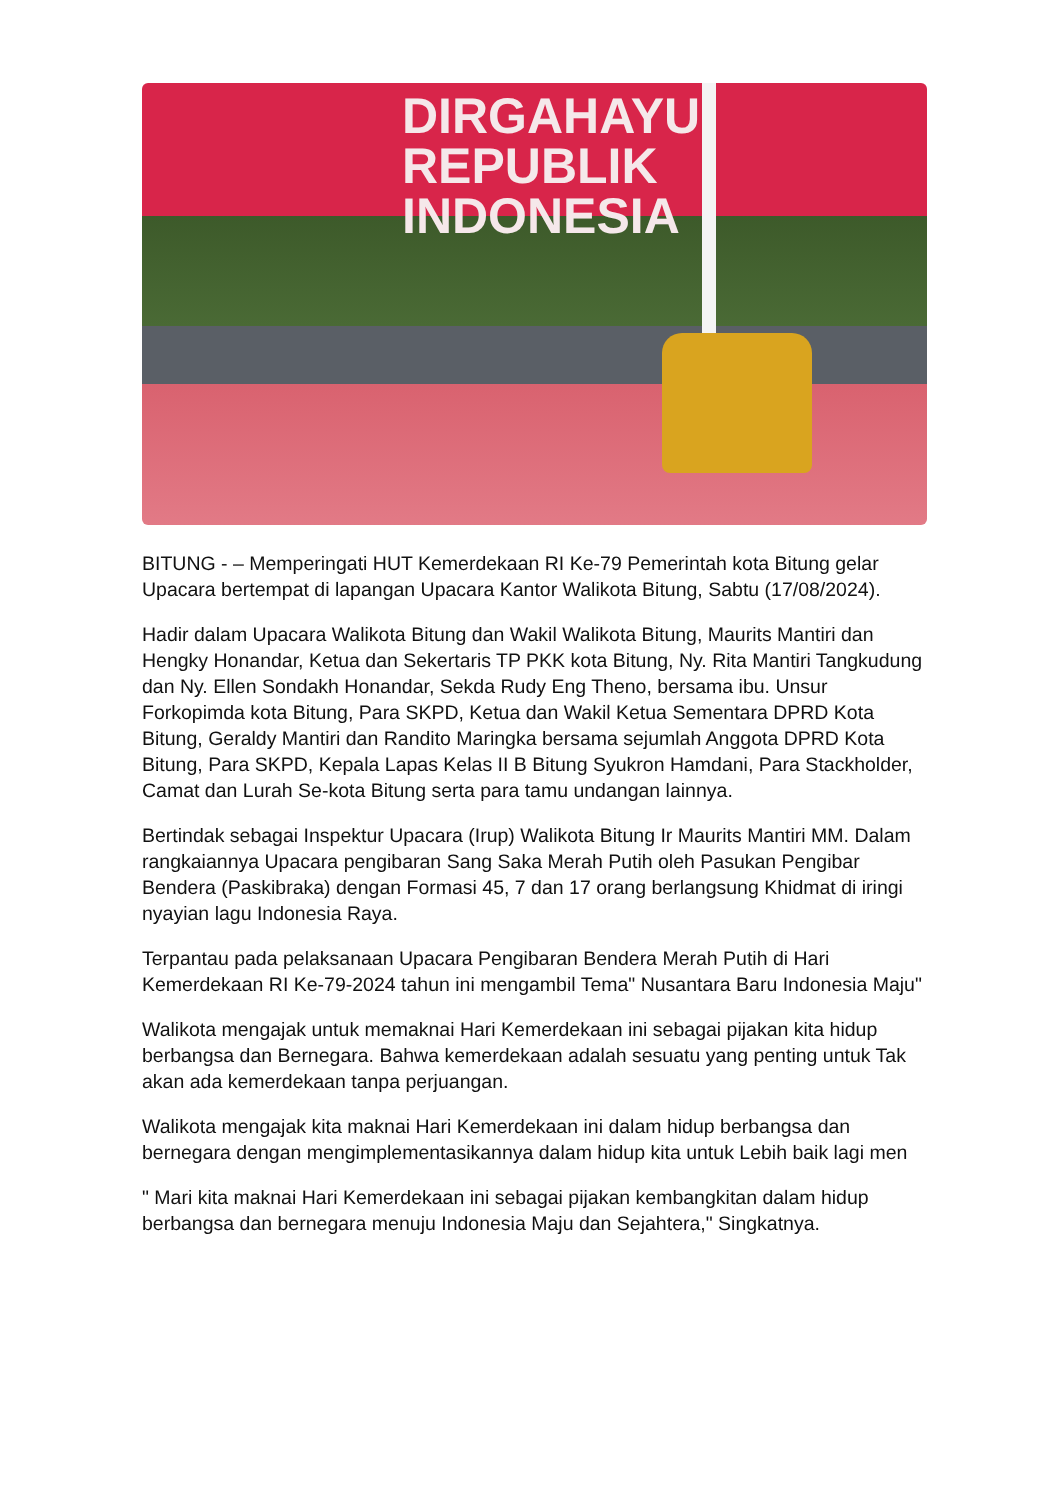DIRGAHAYU
REPUBLIK INDONESIA
BITUNG - – Memperingati HUT Kemerdekaan RI Ke-79 Pemerintah kota Bitung gelar Upacara bertempat di lapangan Upacara Kantor Walikota Bitung, Sabtu (17/08/2024).
Hadir dalam Upacara Walikota Bitung dan Wakil Walikota Bitung, Maurits Mantiri dan Hengky Honandar, Ketua dan Sekertaris TP PKK kota Bitung, Ny. Rita Mantiri Tangkudung dan Ny. Ellen Sondakh Honandar, Sekda Rudy Eng Theno, bersama ibu. Unsur Forkopimda kota Bitung, Para SKPD, Ketua dan Wakil Ketua Sementara DPRD Kota Bitung, Geraldy Mantiri dan Randito Maringka bersama sejumlah Anggota DPRD Kota Bitung, Para SKPD, Kepala Lapas Kelas II B Bitung Syukron Hamdani, Para Stackholder, Camat dan Lurah Se-kota Bitung serta para tamu undangan lainnya.
Bertindak sebagai Inspektur Upacara (Irup) Walikota Bitung Ir Maurits Mantiri MM. Dalam rangkaiannya Upacara pengibaran Sang Saka Merah Putih oleh Pasukan Pengibar Bendera (Paskibraka) dengan Formasi 45, 7 dan 17 orang berlangsung Khidmat di iringi nyayian lagu Indonesia Raya.
Terpantau pada pelaksanaan Upacara Pengibaran Bendera Merah Putih di Hari Kemerdekaan RI Ke-79-2024 tahun ini mengambil Tema" Nusantara Baru Indonesia Maju"
Walikota mengajak untuk memaknai Hari Kemerdekaan ini sebagai pijakan kita hidup berbangsa dan Bernegara. Bahwa kemerdekaan adalah sesuatu yang penting untuk Tak akan ada kemerdekaan tanpa perjuangan.
Walikota mengajak kita maknai Hari Kemerdekaan ini dalam hidup berbangsa dan bernegara dengan mengimplementasikannya dalam hidup kita untuk Lebih baik lagi men
" Mari kita maknai Hari Kemerdekaan ini sebagai pijakan kembangkitan dalam hidup berbangsa dan bernegara menuju Indonesia Maju dan Sejahtera," Singkatnya.